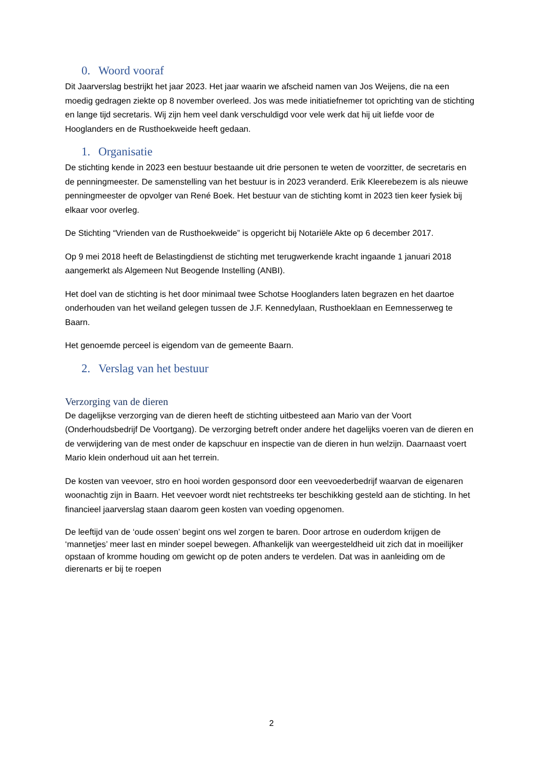0. Woord vooraf
Dit Jaarverslag bestrijkt het jaar 2023. Het jaar waarin we afscheid namen van Jos Weijens, die na een moedig gedragen ziekte op 8 november overleed. Jos was mede initiatiefnemer tot oprichting van de stichting en lange tijd secretaris. Wij zijn hem veel dank verschuldigd voor vele werk dat hij uit liefde voor de Hooglanders en de Rusthoekweide heeft gedaan.
1. Organisatie
De stichting kende in 2023 een bestuur bestaande uit drie personen te weten de voorzitter, de secretaris en de penningmeester. De samenstelling van het bestuur is in 2023 veranderd. Erik Kleerebezem is als nieuwe penningmeester de opvolger van René Boek. Het bestuur van de stichting komt in 2023 tien keer fysiek bij elkaar voor overleg.
De Stichting “Vrienden van de Rusthoekweide” is opgericht bij Notariële Akte op 6 december 2017.
Op 9 mei 2018 heeft de Belastingdienst de stichting met terugwerkende kracht ingaande 1 januari 2018 aangemerkt als Algemeen Nut Beogende Instelling (ANBI).
Het doel van de stichting is het door minimaal twee Schotse Hooglanders laten begrazen en het daartoe onderhouden van het weiland gelegen tussen de J.F. Kennedylaan, Rusthoeklaan en Eemnesserweg te Baarn.
Het genoemde perceel is eigendom van de gemeente Baarn.
2. Verslag van het bestuur
Verzorging van de dieren
De dagelijkse verzorging van de dieren heeft de stichting uitbesteed aan Mario van der Voort (Onderhoudsbedrijf De Voortgang). De verzorging betreft onder andere het dagelijks voeren van de dieren en de verwijdering van de mest onder de kapschuur en inspectie van de dieren in hun welzijn. Daarnaast voert Mario klein onderhoud uit aan het terrein.
De kosten van veevoer, stro en hooi worden gesponsord door een veevoederbedrijf waarvan de eigenaren woonachtig zijn in Baarn. Het veevoer wordt niet rechtstreeks ter beschikking gesteld aan de stichting. In het financieel jaarverslag staan daarom geen kosten van voeding opgenomen.
De leeftijd van de ‘oude ossen’ begint ons wel zorgen te baren. Door artrose en ouderdom krijgen de ‘mannetjes’ meer last en minder soepel bewegen. Afhankelijk van weergesteldheid uit zich dat in moeilijker opstaan of kromme houding om gewicht op de poten anders te verdelen. Dat was in aanleiding om de dierenarts er bij te roepen
2